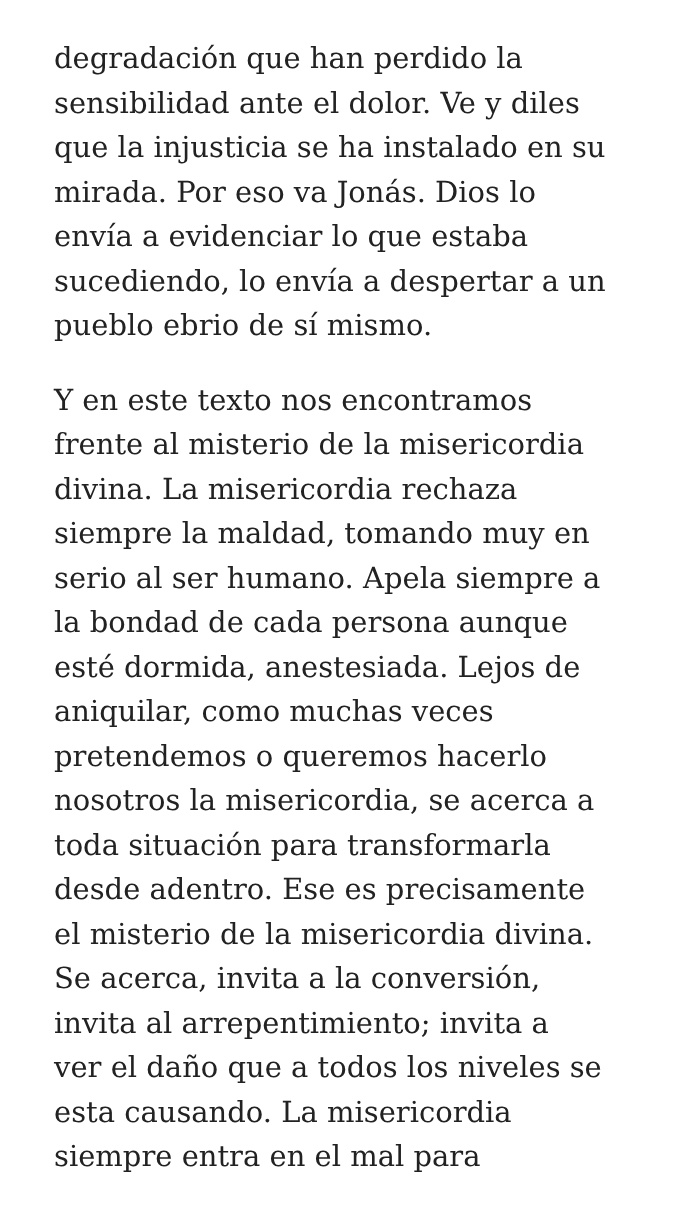degradación que han perdido la
sensibilidad ante el dolor. Ve y diles
que la injusticia se ha instalado en su
mirada. Por eso va Jonás. Dios lo
envía a evidenciar lo que estaba
sucediendo, lo envía a despertar a un
pueblo ebrio de sí mismo.
Y en este texto nos encontramos
frente al misterio de la misericordia
divina. La misericordia rechaza
siempre la maldad, tomando muy en
serio al ser humano. Apela siempre a
la bondad de cada persona aunque
esté dormida, anestesiada. Lejos de
aniquilar, como muchas veces
pretendemos o queremos hacerlo
nosotros la misericordia, se acerca a
toda situación para transformarla
desde adentro. Ese es precisamente
el misterio de la misericordia divina.
Se acerca, invita a la conversión,
invita al arrepentimiento; invita a
ver el daño que a todos los niveles se
esta causando. La misericordia
siempre entra en el mal para